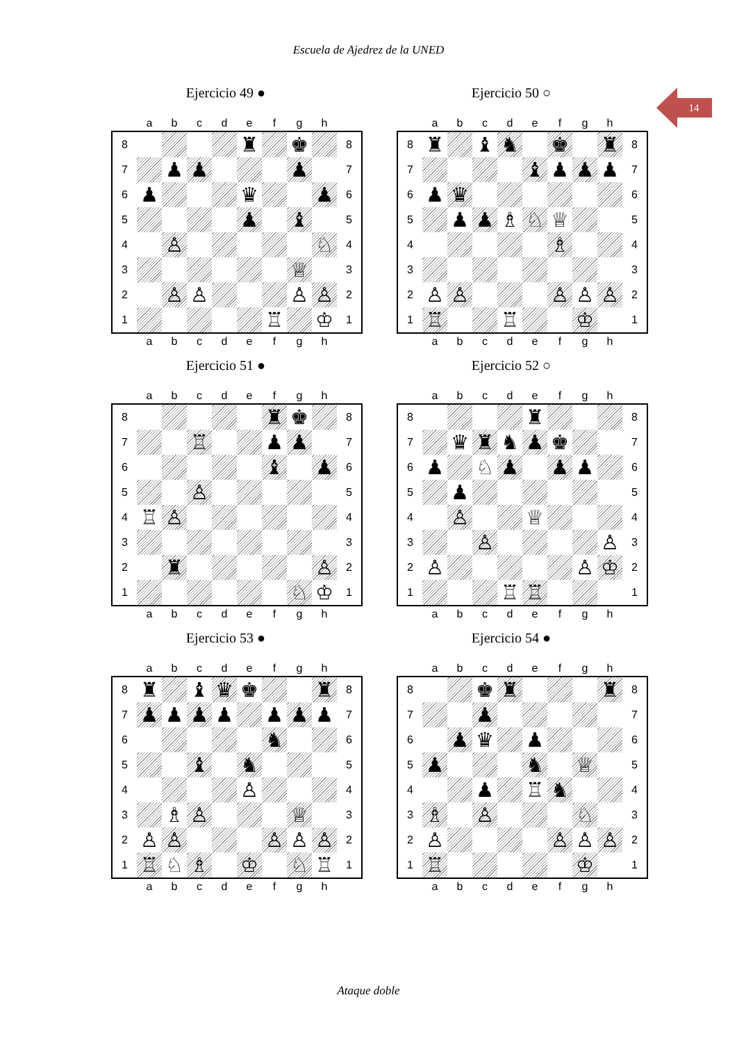Escuela de Ajedrez de la UNED
14
Ejercicio 49 ●
| | a | b | c | d | e | f | g | h | |
| --- | --- | --- | --- | --- | --- | --- | --- | --- | --- |
| 8 | | | | | ♜ | | ♚ | | 8 |
| 7 | | ♟ | ♟ | | | | ♟ | | 7 |
| 6 | ♟ | | | | ♛ | | | ♟ | 6 |
| 5 | | | | | ♟ | | ♝ | | 5 |
| 4 | | ♙ | | | | | | ♘ | 4 |
| 3 | | | | | | | ♕ | | 3 |
| 2 | | ♙ | ♙ | | | | ♙ | ♙ | 2 |
| 1 | | | | | | ♖ | | ♔ | 1 |
| | a | b | c | d | e | f | g | h | |
Ejercicio 50 ○
| | a | b | c | d | e | f | g | h | |
| --- | --- | --- | --- | --- | --- | --- | --- | --- | --- |
| 8 | ♜ | | ♝ | ♞ | | ♚ | | ♜ | 8 |
| 7 | | | | | ♝ | ♟ | ♟ | ♟ | 7 |
| 6 | ♟ | ♛ | | | | | | | 6 |
| 5 | | ♟ | ♟ | ♗ | ♘ | ♕ | | | 5 |
| 4 | | | | | | ♗ | | | 4 |
| 3 | | | | | | | | | 3 |
| 2 | ♙ | ♙ | | | | ♙ | ♙ | ♙ | 2 |
| 1 | ♖ | | | ♖ | | | ♔ | | 1 |
| | a | b | c | d | e | f | g | h | |
Ejercicio 51 ●
| | a | b | c | d | e | f | g | h | |
| --- | --- | --- | --- | --- | --- | --- | --- | --- | --- |
| 8 | | | | | | ♜ | ♚ | | 8 |
| 7 | | | ♖ | | | ♟ | ♟ | | 7 |
| 6 | | | | | | ♝ | | ♟ | 6 |
| 5 | | | ♙ | | | | | | 5 |
| 4 | ♖ | ♙ | | | | | | | 4 |
| 3 | | | | | | | | | 3 |
| 2 | | ♜ | | | | | | ♙ | 2 |
| 1 | | | | | | | ♘ | ♔ | 1 |
| | a | b | c | d | e | f | g | h | |
Ejercicio 52 ○
| | a | b | c | d | e | f | g | h | |
| --- | --- | --- | --- | --- | --- | --- | --- | --- | --- |
| 8 | | | | | ♜ | | | | 8 |
| 7 | | ♛ | ♜ | ♞ | ♟ | ♚ | | | 7 |
| 6 | ♟ | | ♘ | ♟ | | ♟ | ♟ | | 6 |
| 5 | | ♟ | | | | | | | 5 |
| 4 | | ♙ | | | ♕ | | | | 4 |
| 3 | | | ♙ | | | | | ♙ | 3 |
| 2 | ♙ | | | | | | ♙ | ♔ | 2 |
| 1 | | | | ♖ | ♖ | | | | 1 |
| | a | b | c | d | e | f | g | h | |
Ejercicio 53 ●
| | a | b | c | d | e | f | g | h | |
| --- | --- | --- | --- | --- | --- | --- | --- | --- | --- |
| 8 | ♜ | | ♝ | ♛ | ♚ | | | ♜ | 8 |
| 7 | ♟ | ♟ | ♟ | ♟ | | ♟ | ♟ | ♟ | 7 |
| 6 | | | | | | ♞ | | | 6 |
| 5 | | | ♝ | | ♞ | | | | 5 |
| 4 | | | | | ♙ | | | | 4 |
| 3 | | ♗ | ♙ | | | | ♕ | | 3 |
| 2 | ♙ | ♙ | | | | ♙ | ♙ | ♙ | 2 |
| 1 | ♖ | ♘ | ♗ | | ♔ | | ♘ | ♖ | 1 |
| | a | b | c | d | e | f | g | h | |
Ejercicio 54 ●
| | a | b | c | d | e | f | g | h | |
| --- | --- | --- | --- | --- | --- | --- | --- | --- | --- |
| 8 | | | ♚ | ♜ | | | | ♜ | 8 |
| 7 | | | ♟ | | | | | | 7 |
| 6 | | ♟ | ♛ | | ♟ | | | | 6 |
| 5 | ♟ | | | | ♞ | | ♕ | | 5 |
| 4 | | | ♟ | | ♖ | ♞ | | | 4 |
| 3 | ♗ | | ♙ | | | | ♘ | | 3 |
| 2 | ♙ | | | | | ♙ | ♙ | ♙ | 2 |
| 1 | ♖ | | | | | | ♔ | | 1 |
| | a | b | c | d | e | f | g | h | |
Ataque doble